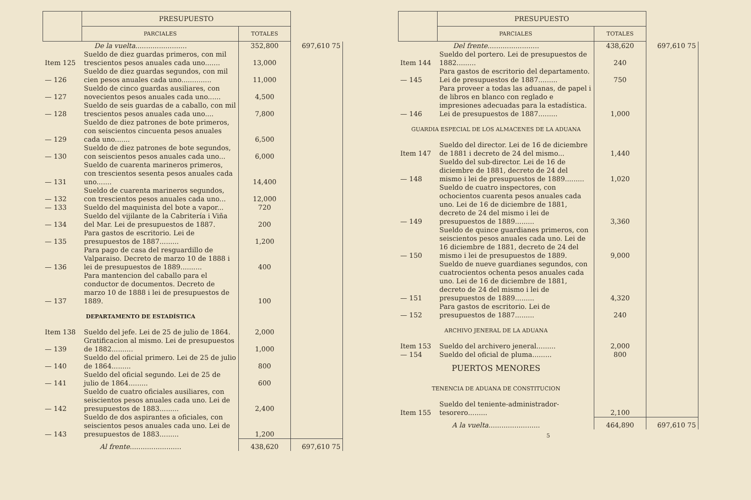| | PRESUPUESTO | | |
| --- | --- | --- | --- |
| | PARCIALES | TOTALES | |
| De la vuelta ........................ | | 352,800 | 697,610 75 |
| Item 125 | Sueldo de diez guardas primeros, con mil trescientos pesos anuales cada uno....... | 13,000 | |
| — 126 | Sueldo de diez guardas segundos, con mil cien pesos anuales cada uno.............. | 11,000 | |
| — 127 | Sueldo de cinco guardas ausiliares, con novecientos pesos anuales cada uno...... | 4,500 | |
| — 128 | Sueldo de seis guardas de a caballo, con mil trescientos pesos anuales cada uno.... | 7,800 | |
| — 129 | Sueldo de diez patrones de bote primeros, con seiscientos cincuenta pesos anuales cada uno....... | 6,500 | |
| — 130 | Sueldo de diez patrones de bote segundos, con seiscientos pesos anuales cada uno... | 6,000 | |
| — 131 | Sueldo de cuarenta marineros primeros, con trescientos sesenta pesos anuales cada uno....... | 14,400 | |
| — 132 | Sueldo de cuarenta marineros segundos, con trescientos pesos anuales cada uno... | 12,000 | |
| — 133 | Sueldo del maquinista del bote a vapor... | 720 | |
| — 134 | Sueldo del vijilante de la Cabritería i Viña del Mar. Lei de presupuestos de 1887. | 200 | |
| — 135 | Para gastos de escritorio. Lei de presupuestos de 1887......... | 1,200 | |
| — 136 | Para pago de casa del resguardillo de Valparaiso. Decreto de marzo 10 de 1888 i lei de presupuestos de 1889.......... | 400 | |
| — 137 | Para mantencion del caballo para el conductor de documentos. Decreto de marzo 10 de 1888 i lei de presupuestos de 1889. | 100 | |
| DEPARTAMENTO DE ESTADÍSTICA | | | |
| Item 138 | Sueldo del jefe. Lei de 25 de julio de 1864. | 2,000 | |
| — 139 | Gratificacion al mismo. Lei de presupuestos de 1882.......... | 1,000 | |
| — 140 | Sueldo del oficial primero. Lei de 25 de julio de 1864......... | 800 | |
| — 141 | Sueldo del oficial segundo. Lei de 25 de julio de 1864......... | 600 | |
| — 142 | Sueldo de cuatro oficiales ausiliares, con seiscientos pesos anuales cada uno. Lei de presupuestos de 1883......... | 2,400 | |
| — 143 | Sueldo de dos aspirantes a oficiales, con seiscientos pesos anuales cada uno. Lei de presupuestos de 1883......... | 1,200 | |
| Al frente ........................ | | 438,620 | 697,610 75 |
| | PRESUPUESTO | | |
| --- | --- | --- | --- |
| | PARCIALES | TOTALES | |
| Del frente ........................ | | 438,620 | 697,610 75 |
| Item 144 | Sueldo del portero. Lei de presupuestos de 1882......... | 240 | |
| — 145 | Para gastos de escritorio del departamento. Lei de presupuestos de 1887......... | 750 | |
| — 146 | Para proveer a todas las aduanas, de papel i de libros en blanco con reglado e impresiones adecuadas para la estadística. Lei de presupuestos de 1887......... | 1,000 | |
| GUARDIA ESPECIAL DE LOS ALMACENES DE LA ADUANA | | | |
| Item 147 | Sueldo del director. Lei de 16 de diciembre de 1881 i decreto de 24 del mismo... | 1,440 | |
| — 148 | Sueldo del sub-director. Lei de 16 de diciembre de 1881, decreto de 24 del mismo i lei de presupuestos de 1889......... | 1,020 | |
| — 149 | Sueldo de cuatro inspectores, con ochocientos cuarenta pesos anuales cada uno. Lei de 16 de diciembre de 1881, decreto de 24 del mismo i lei de presupuestos de 1889......... | 3,360 | |
| — 150 | Sueldo de quince guardianes primeros, con seiscientos pesos anuales cada uno. Lei de 16 diciembre de 1881, decreto de 24 del mismo i lei de presupuestos de 1889. | 9,000 | |
| — 151 | Sueldo de nueve guardianes segundos, con cuatrocientos ochenta pesos anuales cada uno. Lei de 16 de diciembre de 1881, decreto de 24 del mismo i lei de presupuestos de 1889......... | 4,320 | |
| — 152 | Para gastos de escritorio. Lei de presupuestos de 1887......... | 240 | |
| ARCHIVO JENERAL DE LA ADUANA | | | |
| Item 153 | Sueldo del archivero jeneral......... | 2,000 | |
| — 154 | Sueldo del oficial de pluma......... | 800 | |
| PUERTOS MENORES | | | |
| TENENCIA DE ADUANA DE CONSTITUCION | | | |
| Item 155 | Sueldo del teniente-administrador-tesorero......... | 2,100 | |
| A la vuelta ........................ | | 464,890 | 697,610 75 |
5